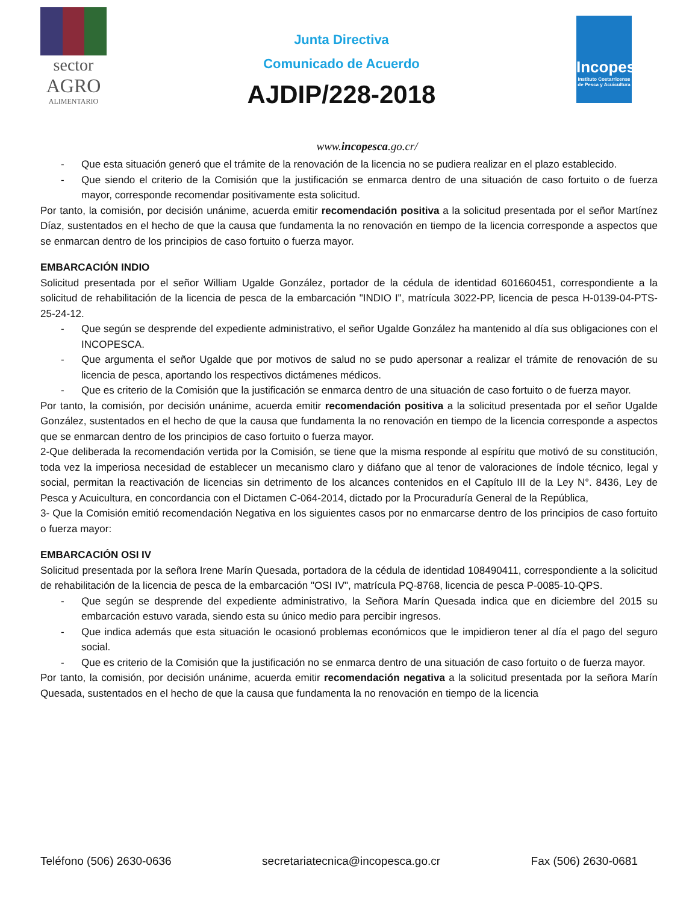sector
AGRO
ALIMENTARIO
Junta Directiva
Comunicado de Acuerdo
AJDIP/228-2018
Incopesca
Instituto Costarricense de Pesca y Acuicultura
www.incopesca.go.cr/
- Que esta situación generó que el trámite de la renovación de la licencia no se pudiera realizar en el plazo establecido.
- Que siendo el criterio de la Comisión que la justificación se enmarca dentro de una situación de caso fortuito o de fuerza mayor, corresponde recomendar positivamente esta solicitud.
Por tanto, la comisión, por decisión unánime, acuerda emitir recomendación positiva a la solicitud presentada por el señor Martínez Díaz, sustentados en el hecho de que la causa que fundamenta la no renovación en tiempo de la licencia corresponde a aspectos que se enmarcan dentro de los principios de caso fortuito o fuerza mayor.
EMBARCACIÓN INDIO
Solicitud presentada por el señor William Ugalde González, portador de la cédula de identidad 601660451, correspondiente a la solicitud de rehabilitación de la licencia de pesca de la embarcación "INDIO I", matrícula 3022-PP, licencia de pesca H-0139-04-PTS-25-24-12.
- Que según se desprende del expediente administrativo, el señor Ugalde González ha mantenido al día sus obligaciones con el INCOPESCA.
- Que argumenta el señor Ugalde que por motivos de salud no se pudo apersonar a realizar el trámite de renovación de su licencia de pesca, aportando los respectivos dictámenes médicos.
- Que es criterio de la Comisión que la justificación se enmarca dentro de una situación de caso fortuito o de fuerza mayor.
Por tanto, la comisión, por decisión unánime, acuerda emitir recomendación positiva a la solicitud presentada por el señor Ugalde González, sustentados en el hecho de que la causa que fundamenta la no renovación en tiempo de la licencia corresponde a aspectos que se enmarcan dentro de los principios de caso fortuito o fuerza mayor.
2-Que deliberada la recomendación vertida por la Comisión, se tiene que la misma responde al espíritu que motivó de su constitución, toda vez la imperiosa necesidad de establecer un mecanismo claro y diáfano que al tenor de valoraciones de índole técnico, legal y social, permitan la reactivación de licencias sin detrimento de los alcances contenidos en el Capítulo III de la Ley N°. 8436, Ley de Pesca y Acuicultura, en concordancia con el Dictamen C-064-2014, dictado por la Procuraduría General de la República,
3- Que la Comisión emitió recomendación Negativa en los siguientes casos por no enmarcarse dentro de los principios de caso fortuito o fuerza mayor:
EMBARCACIÓN OSI IV
Solicitud presentada por la señora Irene Marín Quesada, portadora de la cédula de identidad 108490411, correspondiente a la solicitud de rehabilitación de la licencia de pesca de la embarcación "OSI IV", matrícula PQ-8768, licencia de pesca P-0085-10-QPS.
- Que según se desprende del expediente administrativo, la Señora Marín Quesada indica que en diciembre del 2015 su embarcación estuvo varada, siendo esta su único medio para percibir ingresos.
- Que indica además que esta situación le ocasionó problemas económicos que le impidieron tener al día el pago del seguro social.
- Que es criterio de la Comisión que la justificación no se enmarca dentro de una situación de caso fortuito o de fuerza mayor.
Por tanto, la comisión, por decisión unánime, acuerda emitir recomendación negativa a la solicitud presentada por la señora Marín Quesada, sustentados en el hecho de que la causa que fundamenta la no renovación en tiempo de la licencia
Teléfono (506) 2630-0636 secretariatecnica@incopesca.go.cr Fax (506) 2630-0681